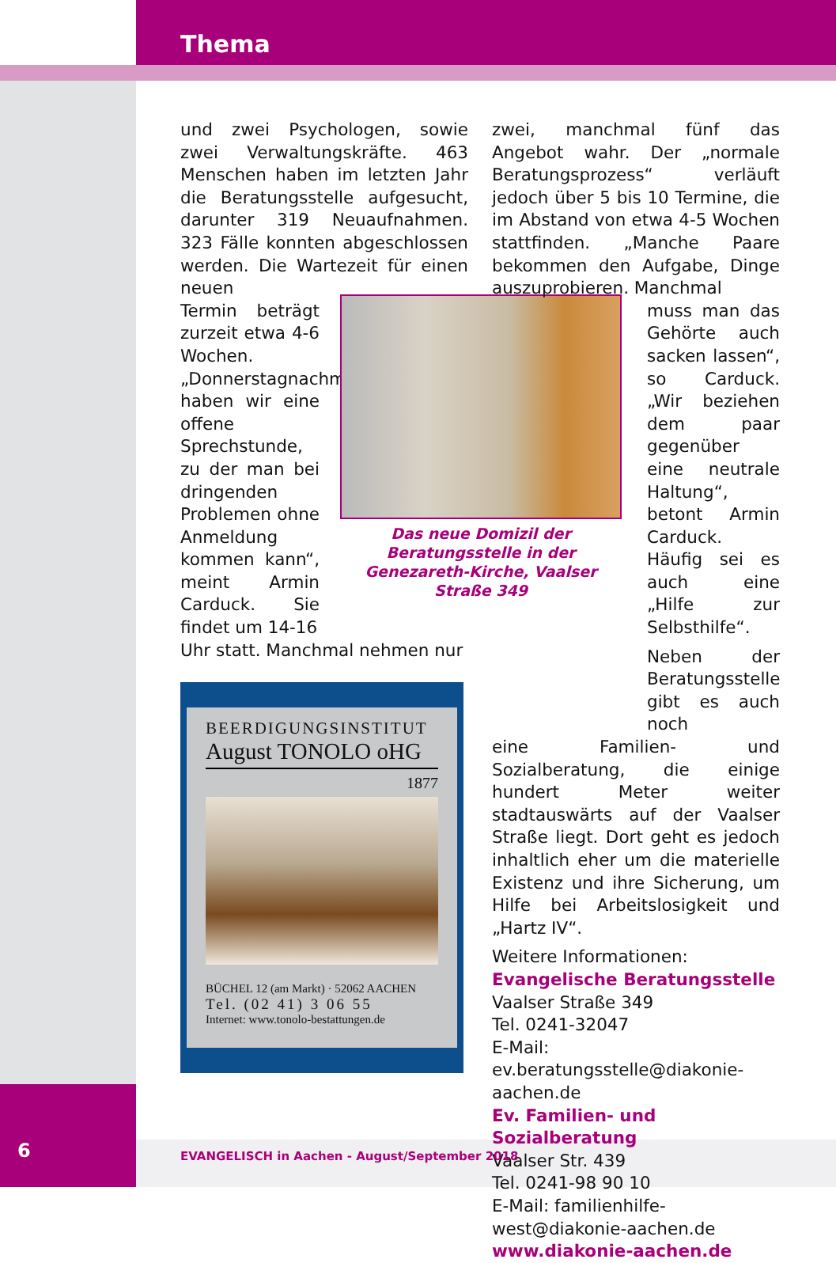Thema
und zwei Psychologen, sowie zwei Verwaltungskräfte. 463 Menschen haben im letzten Jahr die Beratungsstelle aufgesucht, darunter 319 Neuaufnahmen. 323 Fälle konnten abgeschlossen werden. Die Wartezeit für einen neuen
Termin beträgt zurzeit etwa 4-6 Wochen. „Donnerstagnachmittag haben wir eine offene Sprechstunde, zu der man bei dringenden Problemen ohne Anmeldung kommen kann“, meint Armin Carduck. Sie findet um 14-16
Uhr statt. Manchmal nehmen nur
Das neue Domizil der Beratungsstelle in der Genezareth-Kirche, Vaalser Straße 349
zwei, manchmal fünf das Angebot wahr. Der „normale Beratungsprozess“ verläuft jedoch über 5 bis 10 Termine, die im Abstand von etwa 4-5 Wochen stattfinden. „Manche Paare bekommen den Aufgabe, Dinge auszuprobieren. Manchmal
muss man das Gehörte auch sacken lassen“, so Carduck. „Wir beziehen dem paar gegenüber eine neutrale Haltung“, betont Armin Carduck. Häufig sei es auch eine „Hilfe zur Selbsthilfe“.
Neben der Beratungsstelle gibt es auch noch
eine Familien- und Sozialberatung, die einige hundert Meter weiter stadtauswärts auf der Vaalser Straße liegt. Dort geht es jedoch inhaltlich eher um die materielle Existenz und ihre Sicherung, um Hilfe bei Arbeitslosigkeit und „Hartz IV“.
Weitere Informationen:
Evangelische Beratungsstelle
Vaalser Straße 349
Tel. 0241-32047
E-Mail: ev.beratungsstelle@diakonie-aachen.de
Ev. Familien- und Sozialberatung
Vaalser Str. 439
Tel. 0241-98 90 10
E-Mail: familienhilfe-west@diakonie-aachen.de
www.diakonie-aachen.de
BEERDIGUNGSINSTITUT
August TONOLO oHG
1877
BÜCHEL 12 (am Markt) · 52062 AACHEN
Tel. (02 41) 3 06 55
Internet: www.tonolo-bestattungen.de
6
EVANGELISCH in Aachen - August/September 2018